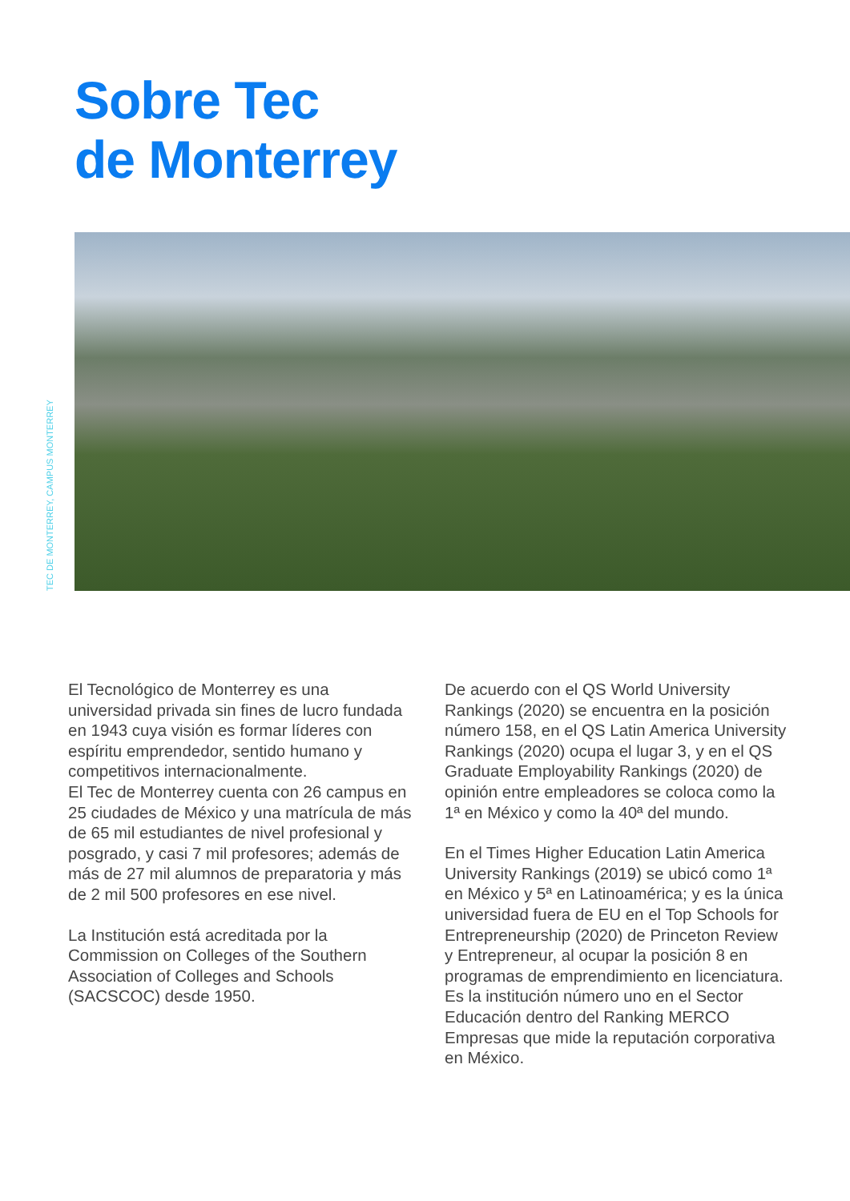Sobre Tec
de Monterrey
TEC DE MONTERREY, CAMPUS MONTERREY
El Tecnológico de Monterrey es una universidad privada sin fines de lucro fundada en 1943 cuya visión es formar líderes con espíritu emprendedor, sentido humano y competitivos internacionalmente.
El Tec de Monterrey cuenta con 26 campus en 25 ciudades de México y una matrícula de más de 65 mil estudiantes de nivel profesional y posgrado, y casi 7 mil profesores; además de más de 27 mil alumnos de preparatoria y más de 2 mil 500 profesores en ese nivel.
La Institución está acreditada por la Commission on Colleges of the Southern Association of Colleges and Schools (SACSCOC) desde 1950.
De acuerdo con el QS World University Rankings (2020) se encuentra en la posición número 158, en el QS Latin America University Rankings (2020) ocupa el lugar 3, y en el QS Graduate Employability Rankings (2020) de opinión entre empleadores se coloca como la 1ª en México y como la 40ª del mundo.
En el Times Higher Education Latin America University Rankings (2019) se ubicó como 1ª en México y 5ª en Latinoamérica; y es la única universidad fuera de EU en el Top Schools for Entrepreneurship (2020) de Princeton Review y Entrepreneur, al ocupar la posición 8 en programas de emprendimiento en licenciatura. Es la institución número uno en el Sector Educación dentro del Ranking MERCO Empresas que mide la reputación corporativa en México.